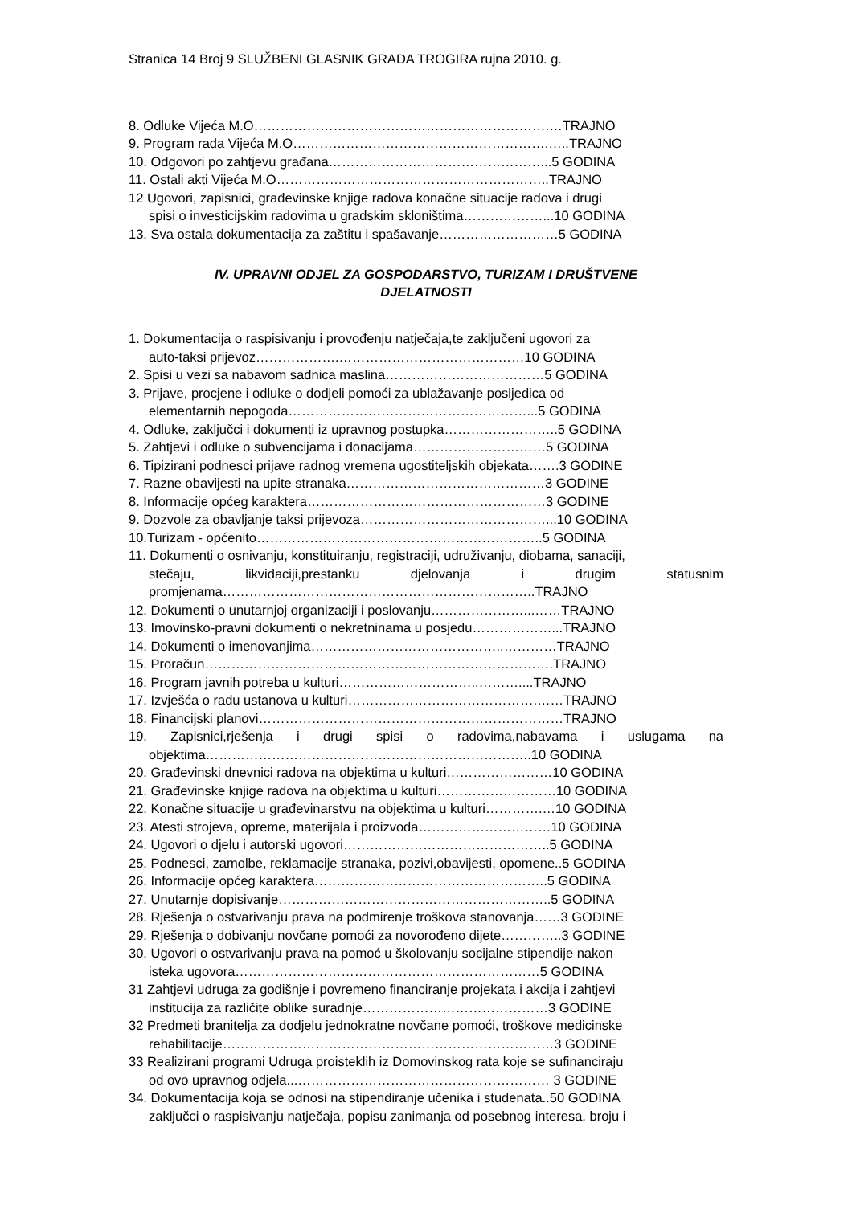Stranica 14 Broj 9 SLUŽBENI GLASNIK GRADA TROGIRA rujna 2010. g.
8. Odluke Vijeća M.O………………………………………………………….…TRAJNO
9. Program rada Vijeća M.O………………………………………………….…..TRAJNO
10. Odgovori po zahtjevu građana…………………………………………...5 GODINA
11. Ostali akti Vijeća M.O……………………………………………………..TRAJNO
12 Ugovori, zapisnici, građevinske knjige radova konačne situacije radova i drugi
spisi o investicijskim radovima u gradskim skloništima………………...10 GODINA
13. Sva ostala dokumentacija za zaštitu i spašavanje………………………5 GODINA
IV. UPRAVNI ODJEL ZA GOSPODARSTVO, TURIZAM I DRUŠTVENE
DJELATNOSTI
1. Dokumentacija o raspisivanju i provođenju natječaja,te zaključeni ugovori za
auto-taksi prijevoz……………….……………………………………10 GODINA
2. Spisi u vezi sa nabavom sadnica maslina………………………………5 GODINA
3. Prijave, procjene i odluke o dodjeli pomoći za ublažavanje posljedica od
elementarnih nepogoda………………………………………………...5 GODINA
4. Odluke, zaključci i dokumenti iz upravnog postupka……………………..5 GODINA
5. Zahtjevi i odluke o subvencijama i donacijama…………………………5 GODINA
6. Tipizirani podnesci prijave radnog vremena ugostiteljskih objekata…….3 GODINE
7. Razne obavijesti na upite stranaka………………………………………3 GODINE
8. Informacije općeg karaktera………………………………………………3 GODINE
9. Dozvole za obavljanje taksi prijevoza……………………………………...10 GODINA
10.Turizam - općenito………………………………………………………..5 GODINA
11. Dokumenti o osnivanju, konstituiranju, registraciji, udruživanju, diobama, sanaciji,
stečaju, likvidaciji,prestanku djelovanja i drugim statusnim
promjenama……………………………………………………………..TRAJNO
12. Dokumenti o unutarnjoj organizaciji i poslovanju…………………...……TRAJNO
13. Imovinsko-pravni dokumenti o nekretninama u posjedu………………...TRAJNO
14. Dokumenti o imenovanjima……………………………………..…………TRAJNO
15. Proračun…………………………………………………………………….TRAJNO
16. Program javnih potreba u kulturi…………………………..………....TRAJNO
17. Izvješća o radu ustanova u kulturi…………………………………….……TRAJNO
18. Financijski planovi……………………………………………………………TRAJNO
19. Zapisnici,rješenja i drugi spisi o radovima,nabavama i uslugama na
objektima………………………………………………………………..10 GODINA
20. Građevinski dnevnici radova na objektima u kulturi……………………10 GODINA
21. Građevinske knjige radova na objektima u kulturi………………………10 GODINA
22. Konačne situacije u građevinarstvu na objektima u kulturi………….…10 GODINA
23. Atesti strojeva, opreme, materijala i proizvoda…………………………10 GODINA
24. Ugovori o djelu i autorski ugovori………………………………………..5 GODINA
25. Podnesci, zamolbe, reklamacije stranaka, pozivi,obavijesti, opomene..5 GODINA
26. Informacije općeg karaktera……………………………………………..5 GODINA
27. Unutarnje dopisivanje……………………………………………………..5 GODINA
28. Rješenja o ostvarivanju prava na podmirenje troškova stanovanja……3 GODINE
29. Rješenja o dobivanju novčane pomoći za novorođeno dijete…………..3 GODINE
30. Ugovori o ostvarivanju prava na pomoć u školovanju socijalne stipendije nakon
isteka ugovora……………………………………………………………5 GODINA
31 Zahtjevi udruga za godišnje i povremeno financiranje projekata i akcija i zahtjevi
institucija za različite oblike suradnje……………………………………3 GODINE
32 Predmeti branitelja za dodjelu jednokratne novčane pomoći, troškove medicinske
rehabilitacije…………………………………………………………………3 GODINE
33 Realizirani programi Udruga proisteklih iz Domovinskog rata koje se sufinanciraju
od ovo upravnog odjela...………………………………………………… 3 GODINE
34. Dokumentacija koja se odnosi na stipendiranje učenika i studenata..50 GODINA
zaključci o raspisivanju natječaja, popisu zanimanja od posebnog interesa, broju i